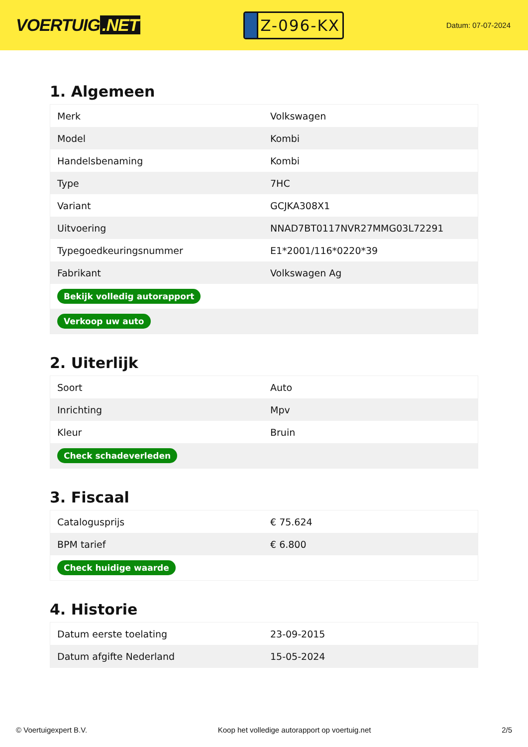VOERTUIG.NET
Z-096-KX
Datum: 07-07-2024
1. Algemeen
| Merk | Volkswagen |
| Model | Kombi |
| Handelsbenaming | Kombi |
| Type | 7HC |
| Variant | GCJKA308X1 |
| Uitvoering | NNAD7BT0117NVR27MMG03L72291 |
| Typegoedkeuringsnummer | E1*2001/116*0220*39 |
| Fabrikant | Volkswagen Ag |
| Bekijk volledig autorapport | |
| Verkoop uw auto | |
2. Uiterlijk
| Soort | Auto |
| Inrichting | Mpv |
| Kleur | Bruin |
| Check schadeverleden | |
3. Fiscaal
| Catalogusprijs | € 75.624 |
| BPM tarief | € 6.800 |
| Check huidige waarde | |
4. Historie
| Datum eerste toelating | 23-09-2015 |
| Datum afgifte Nederland | 15-05-2024 |
© Voertuigexpert B.V. Koop het volledige autorapport op voertuig.net 2/5